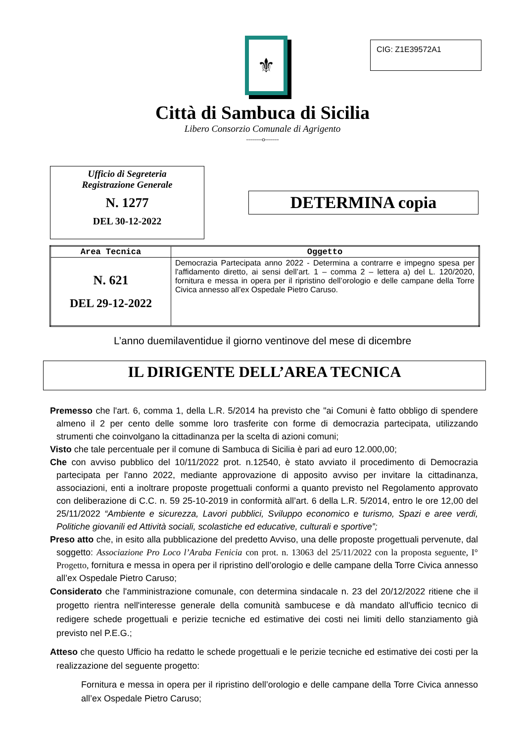⚜ CIG: Z1E39572A1
Città di Sambuca di Sicilia
Libero Consorzio Comunale di Agrigento
--------o-------
Ufficio di Segreteria
Registrazione Generale
N. 1277
DEL 30-12-2022
DETERMINA copia
| Area Tecnica | Oggetto |
| --- | --- |
| N. 621 DEL 29-12-2022 | Democrazia Partecipata anno 2022 - Determina a contrarre e impegno spesa per l'affidamento diretto, ai sensi dell’art. 1 – comma 2 – lettera a) del L. 120/2020, fornitura e messa in opera per il ripristino dell’orologio e delle campane della Torre Civica annesso all’ex Ospedale Pietro Caruso. |
L’anno duemilaventidue il giorno ventinove del mese di dicembre
IL DIRIGENTE DELL’AREA TECNICA
Premesso che l'art. 6, comma 1, della L.R. 5/2014 ha previsto che "ai Comuni è fatto obbligo di spendere almeno il 2 per cento delle somme loro trasferite con forme di democrazia partecipata, utilizzando strumenti che coinvolgano la cittadinanza per la scelta di azioni comuni;
Visto che tale percentuale per il comune di Sambuca di Sicilia è pari ad euro 12.000,00;
Che con avviso pubblico del 10/11/2022 prot. n.12540, è stato avviato il procedimento di Democrazia partecipata per l'anno 2022, mediante approvazione di apposito avviso per invitare la cittadinanza, associazioni, enti a inoltrare proposte progettuali conformi a quanto previsto nel Regolamento approvato con deliberazione di C.C. n. 59 25-10-2019 in conformità all’art. 6 della L.R. 5/2014, entro le ore 12,00 del 25/11/2022 “Ambiente e sicurezza, Lavori pubblici, Sviluppo economico e turismo, Spazi e aree verdi, Politiche giovanili ed Attività sociali, scolastiche ed educative, culturali e sportive”;
Preso atto che, in esito alla pubblicazione del predetto Avviso, una delle proposte progettuali pervenute, dal soggetto: Associazione Pro Loco l’Araba Fenicia con prot. n. 13063 del 25/11/2022 con la proposta seguente, I° Progetto, fornitura e messa in opera per il ripristino dell’orologio e delle campane della Torre Civica annesso all’ex Ospedale Pietro Caruso;
Considerato che l'amministrazione comunale, con determina sindacale n. 23 del 20/12/2022 ritiene che il progetto rientra nell'interesse generale della comunità sambucese e dà mandato all'ufficio tecnico di redigere schede progettuali e perizie tecniche ed estimative dei costi nei limiti dello stanziamento già previsto nel P.E.G.;
Atteso che questo Ufficio ha redatto le schede progettuali e le perizie tecniche ed estimative dei costi per la realizzazione del seguente progetto:
Fornitura e messa in opera per il ripristino dell’orologio e delle campane della Torre Civica annesso all’ex Ospedale Pietro Caruso;